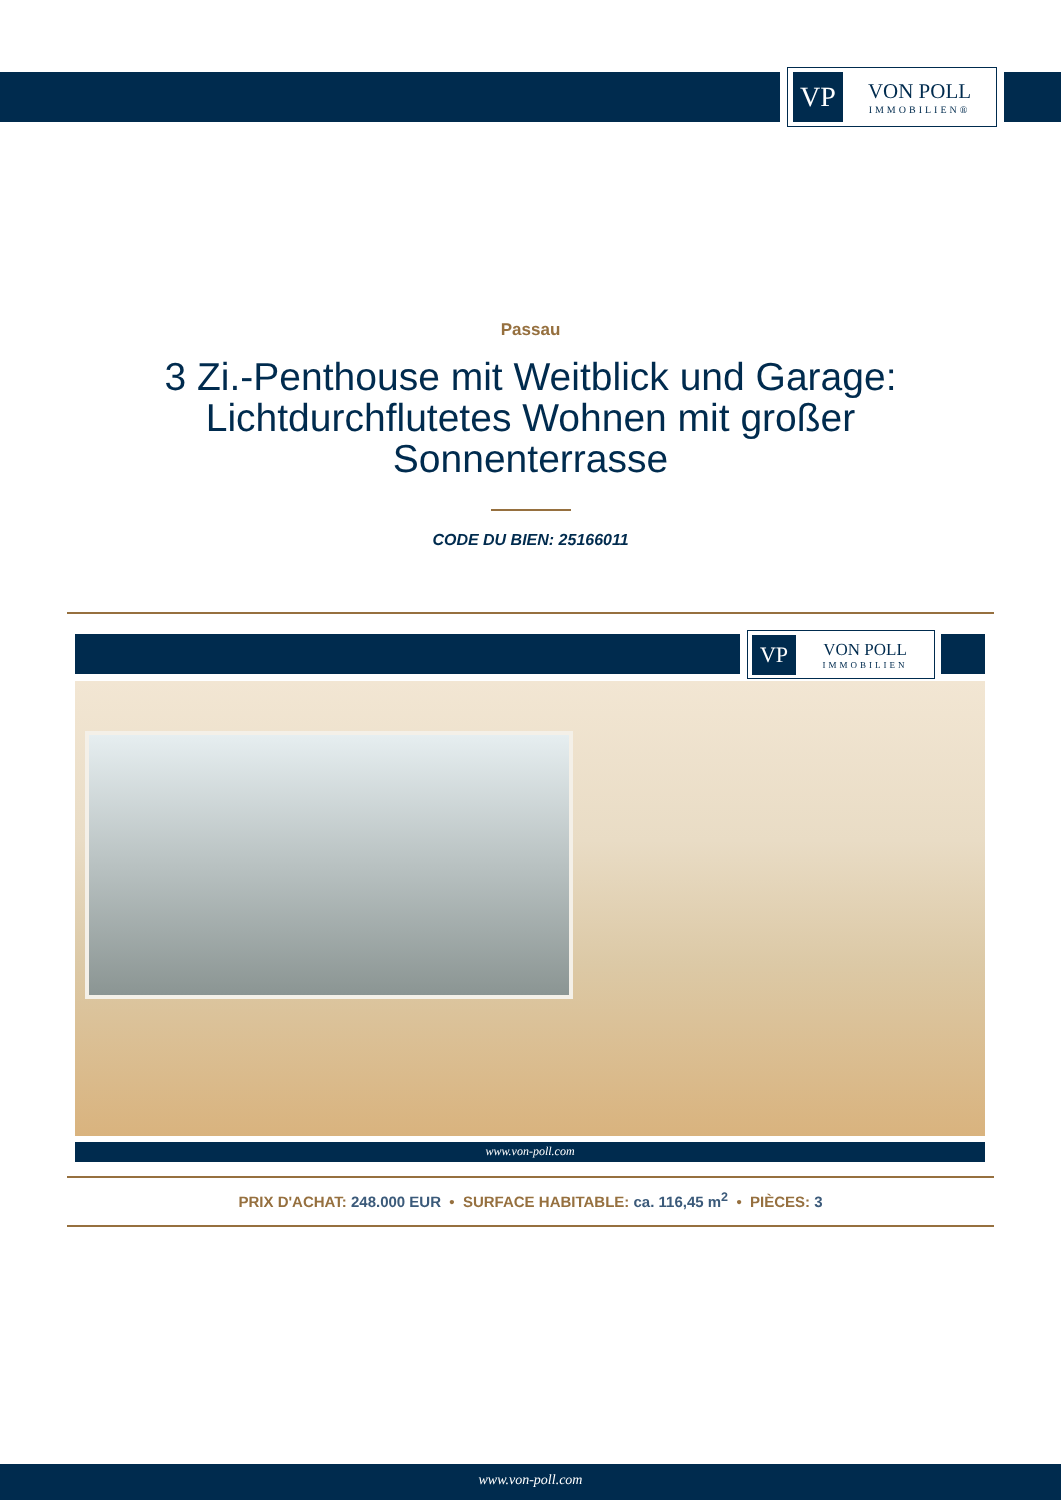VP
VON POLL
IMMOBILIEN®
Passau
3 Zi.-Penthouse mit Weitblick und Garage: Lichtdurchflutetes Wohnen mit großer Sonnenterrasse
CODE DU BIEN: 25166011
VP
VON POLL
IMMOBILIEN
www.von-poll.com
PRIX D'ACHAT: 248.000 EUR • SURFACE HABITABLE: ca. 116,45 m<sup>2</sup> • PIÈCES: 3
www.von-poll.com